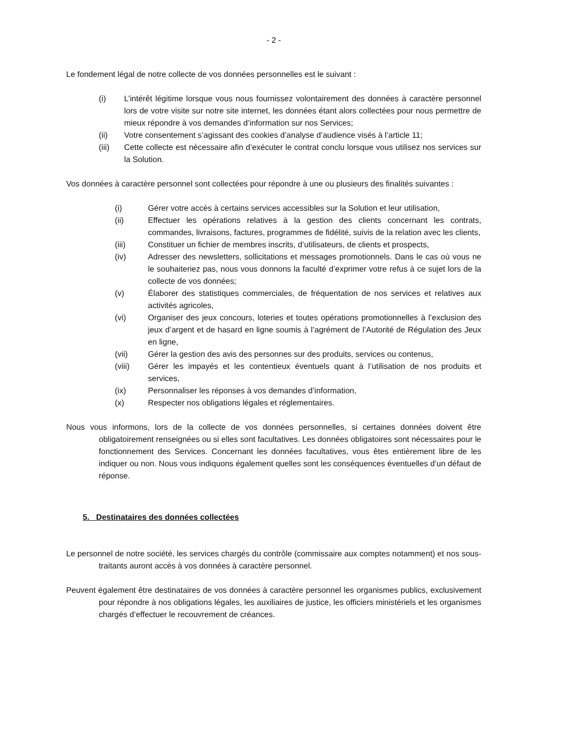- 2 -
Le fondement légal de notre collecte de vos données personnelles est le suivant :
(i) L’intérêt légitime lorsque vous nous fournissez volontairement des données à caractère personnel lors de votre visite sur notre site internet, les données étant alors collectées pour nous permettre de mieux répondre à vos demandes d’information sur nos Services;
(ii) Votre consentement s’agissant des cookies d’analyse d’audience visés à l’article 11;
(iii) Cette collecte est nécessaire afin d’exécuter le contrat conclu lorsque vous utilisez nos services sur la Solution.
Vos données à caractère personnel sont collectées pour répondre à une ou plusieurs des finalités suivantes :
(i) Gérer votre accès à certains services accessibles sur la Solution et leur utilisation,
(ii) Effectuer les opérations relatives à la gestion des clients concernant les contrats, commandes, livraisons, factures, programmes de fidélité, suivis de la relation avec les clients,
(iii) Constituer un fichier de membres inscrits, d’utilisateurs, de clients et prospects,
(iv) Adresser des newsletters, sollicitations et messages promotionnels. Dans le cas où vous ne le souhaiteriez pas, nous vous donnons la faculté d’exprimer votre refus à ce sujet lors de la collecte de vos données;
(v) Élaborer des statistiques commerciales, de fréquentation de nos services et relatives aux activités agricoles,
(vi) Organiser des jeux concours, loteries et toutes opérations promotionnelles à l’exclusion des jeux d’argent et de hasard en ligne soumis à l’agrément de l’Autorité de Régulation des Jeux en ligne,
(vii) Gérer la gestion des avis des personnes sur des produits, services ou contenus,
(viii) Gérer les impayés et les contentieux éventuels quant à l’utilisation de nos produits et services,
(ix) Personnaliser les réponses à vos demandes d’information,
(x) Respecter nos obligations légales et réglementaires.
Nous vous informons, lors de la collecte de vos données personnelles, si certaines données doivent être obligatoirement renseignées ou si elles sont facultatives. Les données obligatoires sont nécessaires pour le fonctionnement des Services. Concernant les données facultatives, vous êtes entièrement libre de les indiquer ou non. Nous vous indiquons également quelles sont les conséquences éventuelles d’un défaut de réponse.
5. Destinataires des données collectées
Le personnel de notre société, les services chargés du contrôle (commissaire aux comptes notamment) et nos sous-traitants auront accès à vos données à caractère personnel.
Peuvent également être destinataires de vos données à caractère personnel les organismes publics, exclusivement pour répondre à nos obligations légales, les auxiliaires de justice, les officiers ministériels et les organismes chargés d’effectuer le recouvrement de créances.